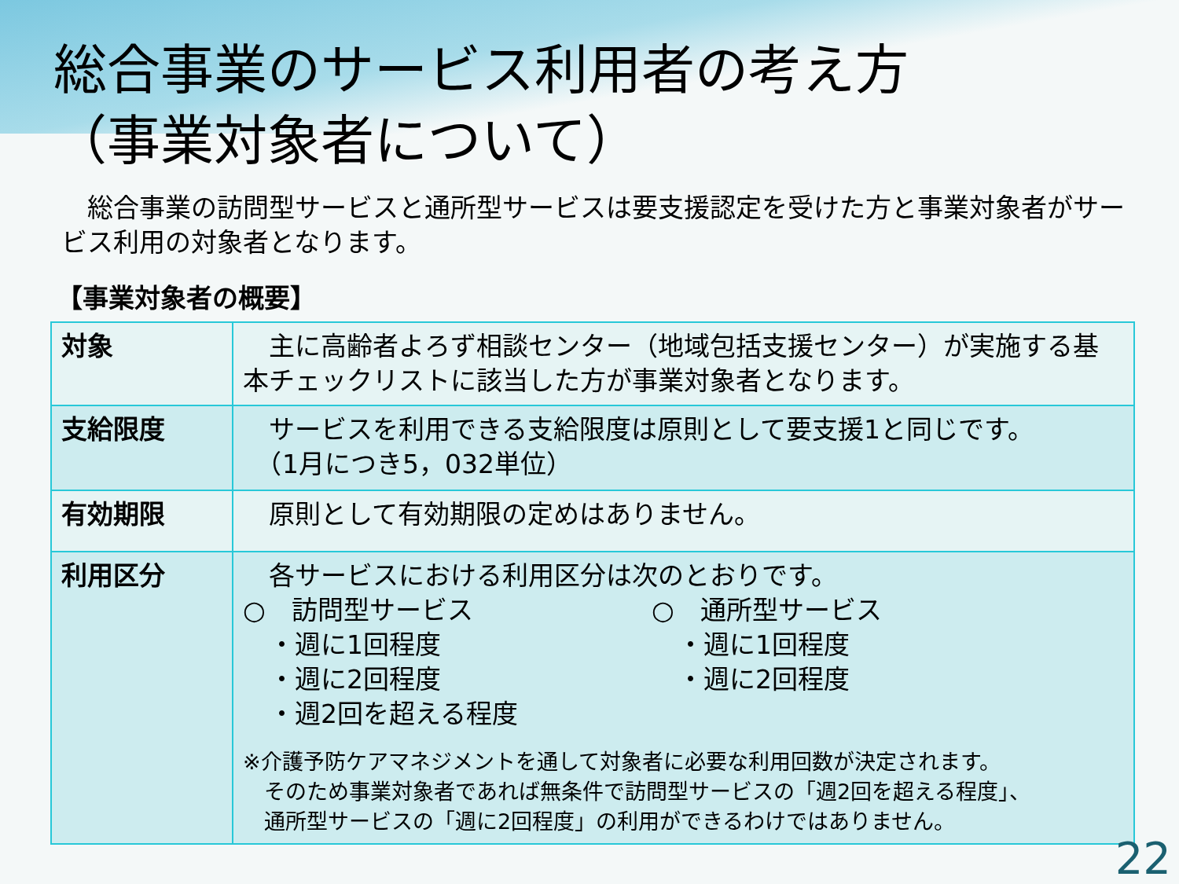総合事業のサービス利用者の考え方
（事業対象者について）
　総合事業の訪問型サービスと通所型サービスは要支援認定を受けた方と事業対象者がサービス利用の対象者となります。
【事業対象者の概要】
| 対象 | 主に高齢者よろず相談センター（地域包括支援センター）が実施する基本チェックリストに該当した方が事業対象者となります。 |
| 支給限度 | サービスを利用できる支給限度は原則として要支援1と同じです。 （1月につき5，032単位） |
| 有効期限 | 原則として有効期限の定めはありません。 |
| 利用区分 | 各サービスにおける利用区分は次のとおりです。 ○ 訪問型サービス ・週に1回程度 ・週に2回程度 ・週2回を超える程度 ○ 通所型サービス ・週に1回程度 ・週に2回程度 ※介護予防ケアマネジメントを通して対象者に必要な利用回数が決定されます。 そのため事業対象者であれば無条件で訪問型サービスの「週2回を超える程度」、 通所型サービスの「週に2回程度」の利用ができるわけではありません。 |
22